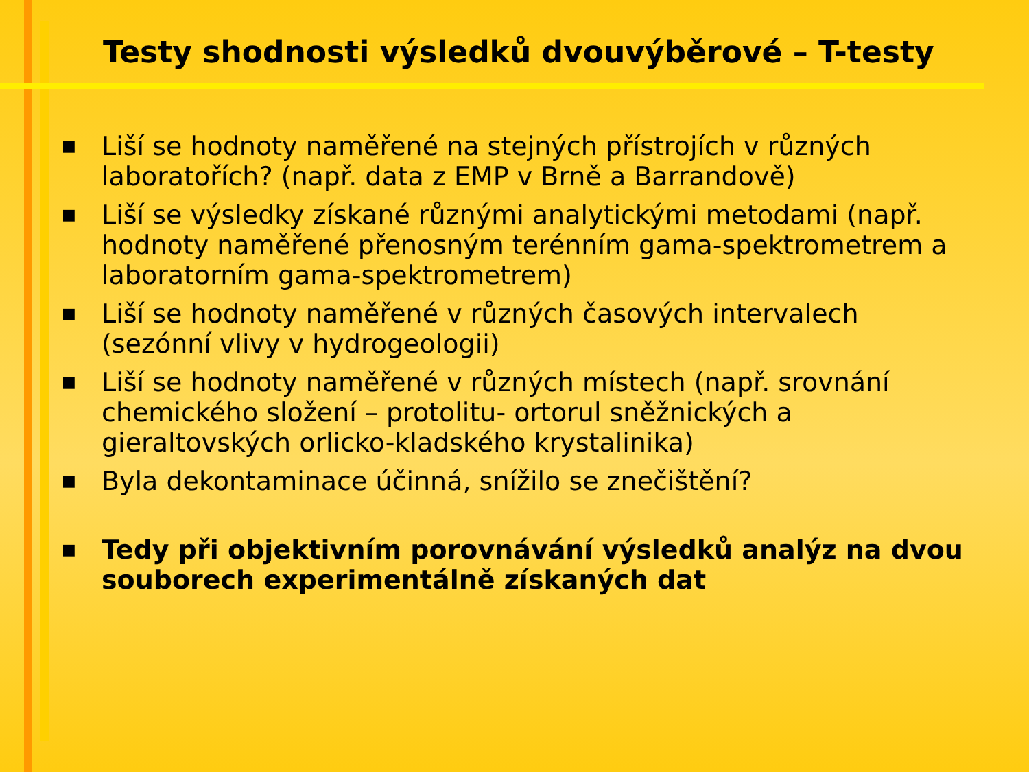Testy shodnosti výsledků dvouvýběrové – T-testy
■ Liší se hodnoty naměřené na stejných přístrojích v různých laboratořích? (např. data z EMP v Brně a Barrandově)
■ Liší se výsledky získané různými analytickými metodami (např. hodnoty naměřené přenosným terénním gama-spektrometrem a laboratorním gama-spektrometrem)
■ Liší se hodnoty naměřené v různých časových intervalech (sezónní vlivy v hydrogeologii)
■ Liší se hodnoty naměřené v různých místech (např. srovnání chemického složení – protolitu- ortorul sněžnických a gieraltovských orlicko-kladského krystalinika)
■ Byla dekontaminace účinná, snížilo se znečištění?
■ Tedy při objektivním porovnávání výsledků analýz na dvou souborech experimentálně získaných dat